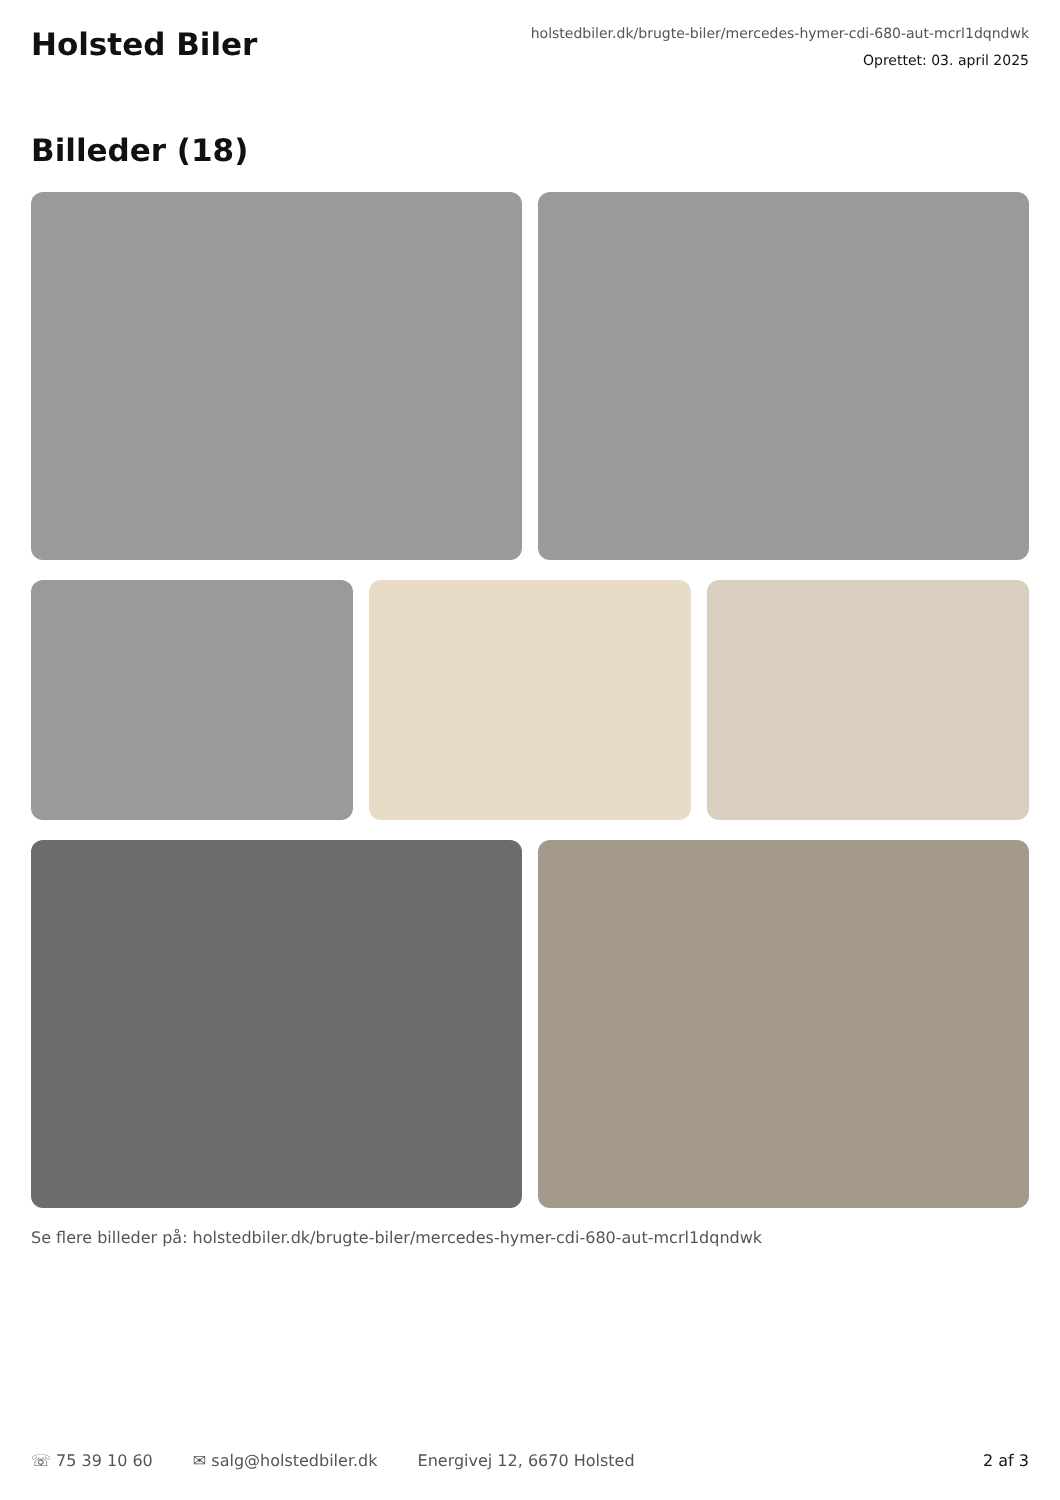Holsted Biler
holstedbiler.dk/brugte-biler/mercedes-hymer-cdi-680-aut-mcrl1dqndwk
Oprettet: 03. april 2025
Billeder (18)
Se flere billeder på: holstedbiler.dk/brugte-biler/mercedes-hymer-cdi-680-aut-mcrl1dqndwk
☏ 75 39 10 60 ✉ salg@holstedbiler.dk Energivej 12, 6670 Holsted 2 af 3